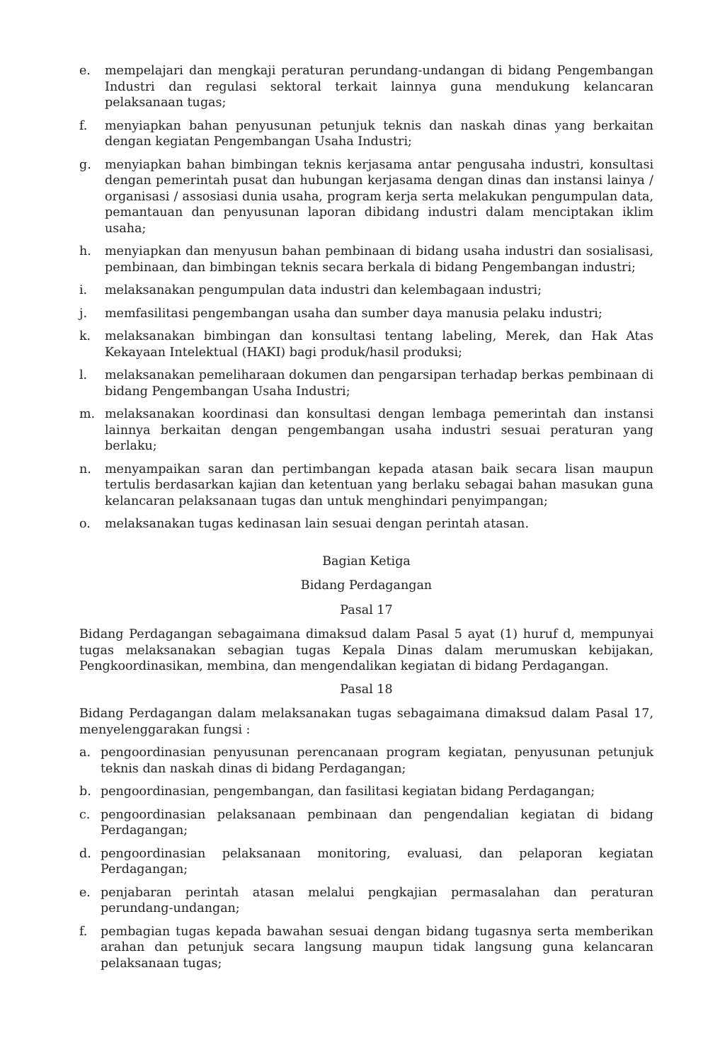e. mempelajari dan mengkaji peraturan perundang-undangan di bidang Pengembangan Industri dan regulasi sektoral terkait lainnya guna mendukung kelancaran pelaksanaan tugas;
f. menyiapkan bahan penyusunan petunjuk teknis dan naskah dinas yang berkaitan dengan kegiatan Pengembangan Usaha Industri;
g. menyiapkan bahan bimbingan teknis kerjasama antar pengusaha industri, konsultasi dengan pemerintah pusat dan hubungan kerjasama dengan dinas dan instansi lainya / organisasi / assosiasi dunia usaha, program kerja serta melakukan pengumpulan data, pemantauan dan penyusunan laporan dibidang industri dalam menciptakan iklim usaha;
h. menyiapkan dan menyusun bahan pembinaan di bidang usaha industri dan sosialisasi, pembinaan, dan bimbingan teknis secara berkala di bidang Pengembangan industri;
i. melaksanakan pengumpulan data industri dan kelembagaan industri;
j. memfasilitasi pengembangan usaha dan sumber daya manusia pelaku industri;
k. melaksanakan bimbingan dan konsultasi tentang labeling, Merek, dan Hak Atas Kekayaan Intelektual (HAKI) bagi produk/hasil produksi;
l. melaksanakan pemeliharaan dokumen dan pengarsipan terhadap berkas pembinaan di bidang Pengembangan Usaha Industri;
m. melaksanakan koordinasi dan konsultasi dengan lembaga pemerintah dan instansi lainnya berkaitan dengan pengembangan usaha industri sesuai peraturan yang berlaku;
n. menyampaikan saran dan pertimbangan kepada atasan baik secara lisan maupun tertulis berdasarkan kajian dan ketentuan yang berlaku sebagai bahan masukan guna kelancaran pelaksanaan tugas dan untuk menghindari penyimpangan;
o. melaksanakan tugas kedinasan lain sesuai dengan perintah atasan.
Bagian Ketiga
Bidang Perdagangan
Pasal 17
Bidang Perdagangan sebagaimana dimaksud dalam Pasal 5 ayat (1) huruf d, mempunyai tugas melaksanakan sebagian tugas Kepala Dinas dalam merumuskan kebijakan, Pengkoordinasikan, membina, dan mengendalikan kegiatan di bidang Perdagangan.
Pasal 18
Bidang Perdagangan dalam melaksanakan tugas sebagaimana dimaksud dalam Pasal 17, menyelenggarakan fungsi :
a. pengoordinasian penyusunan perencanaan program kegiatan, penyusunan petunjuk teknis dan naskah dinas di bidang Perdagangan;
b. pengoordinasian, pengembangan, dan fasilitasi kegiatan bidang Perdagangan;
c. pengoordinasian pelaksanaan pembinaan dan pengendalian kegiatan di bidang Perdagangan;
d. pengoordinasian pelaksanaan monitoring, evaluasi, dan pelaporan kegiatan Perdagangan;
e. penjabaran perintah atasan melalui pengkajian permasalahan dan peraturan perundang-undangan;
f. pembagian tugas kepada bawahan sesuai dengan bidang tugasnya serta memberikan arahan dan petunjuk secara langsung maupun tidak langsung guna kelancaran pelaksanaan tugas;